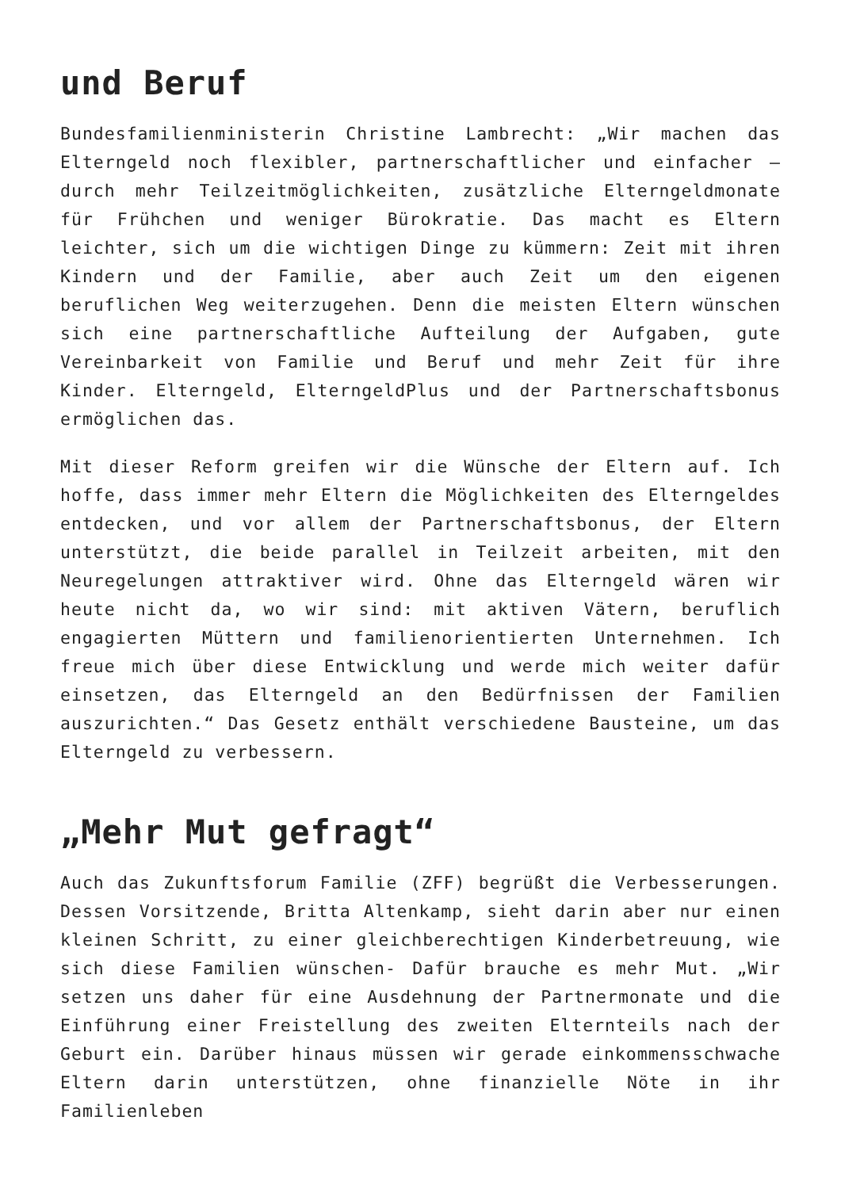und Beruf
Bundesfamilienministerin Christine Lambrecht: „Wir machen das Elterngeld noch flexibler, partnerschaftlicher und einfacher – durch mehr Teilzeitmöglichkeiten, zusätzliche Elterngeldmonate für Frühchen und weniger Bürokratie. Das macht es Eltern leichter, sich um die wichtigen Dinge zu kümmern: Zeit mit ihren Kindern und der Familie, aber auch Zeit um den eigenen beruflichen Weg weiterzugehen. Denn die meisten Eltern wünschen sich eine partnerschaftliche Aufteilung der Aufgaben, gute Vereinbarkeit von Familie und Beruf und mehr Zeit für ihre Kinder. Elterngeld, ElterngeldPlus und der Partnerschaftsbonus ermöglichen das.
Mit dieser Reform greifen wir die Wünsche der Eltern auf. Ich hoffe, dass immer mehr Eltern die Möglichkeiten des Elterngeldes entdecken, und vor allem der Partnerschaftsbonus, der Eltern unterstützt, die beide parallel in Teilzeit arbeiten, mit den Neuregelungen attraktiver wird. Ohne das Elterngeld wären wir heute nicht da, wo wir sind: mit aktiven Vätern, beruflich engagierten Müttern und familienorientierten Unternehmen. Ich freue mich über diese Entwicklung und werde mich weiter dafür einsetzen, das Elterngeld an den Bedürfnissen der Familien auszurichten.“ Das Gesetz enthält verschiedene Bausteine, um das Elterngeld zu verbessern.
„Mehr Mut gefragt“
Auch das Zukunftsforum Familie (ZFF) begrüßt die Verbesserungen. Dessen Vorsitzende, Britta Altenkamp, sieht darin aber nur einen kleinen Schritt, zu einer gleichberechtigen Kinderbetreuung, wie sich diese Familien wünschen- Dafür brauche es mehr Mut. „Wir setzen uns daher für eine Ausdehnung der Partnermonate und die Einführung einer Freistellung des zweiten Elternteils nach der Geburt ein. Darüber hinaus müssen wir gerade einkommensschwache Eltern darin unterstützen, ohne finanzielle Nöte in ihr Familienleben